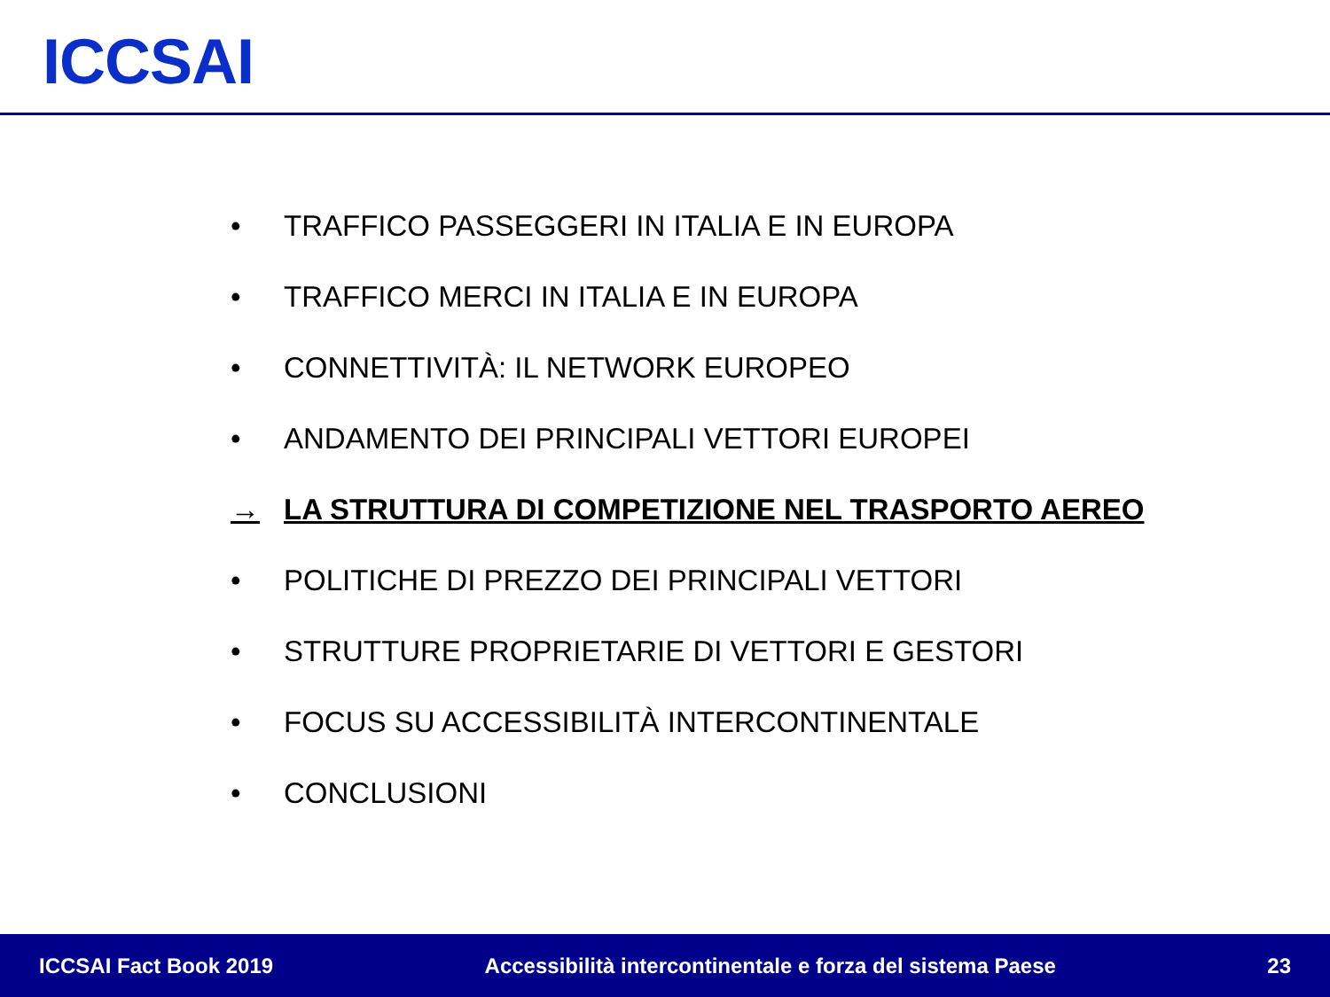ICCSAI
• TRAFFICO PASSEGGERI IN ITALIA E IN EUROPA
• TRAFFICO MERCI IN ITALIA E IN EUROPA
• CONNETTIVITÀ: IL NETWORK EUROPEO
• ANDAMENTO DEI PRINCIPALI VETTORI EUROPEI
→ LA STRUTTURA DI COMPETIZIONE NEL TRASPORTO AEREO
• POLITICHE DI PREZZO DEI PRINCIPALI VETTORI
• STRUTTURE PROPRIETARIE DI VETTORI E GESTORI
• FOCUS SU ACCESSIBILITÀ INTERCONTINENTALE
• CONCLUSIONI
ICCSAI Fact Book 2019 Accessibilità intercontinentale e forza del sistema Paese 23